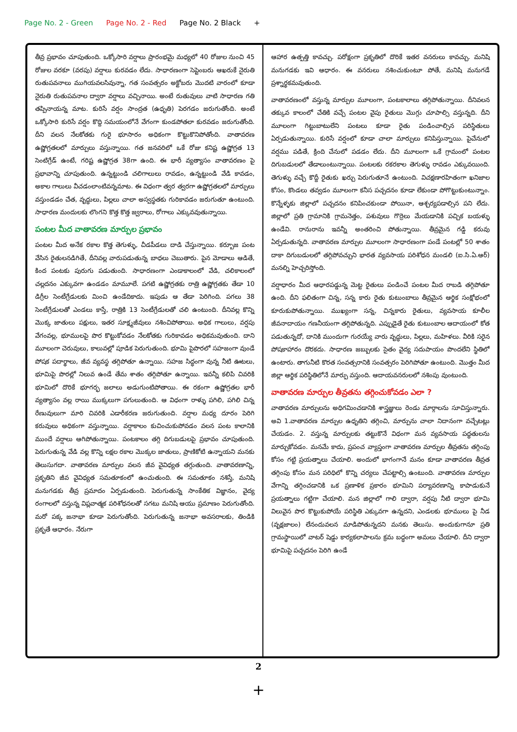Page No. 2 - Green Page No. 2 - Red Page No. 2 Black +
తీవ్ర ప్రభావం చూపుతుంది. ఒక్కోసారి వర్షాలు ప్రారంభమై మధ్యలో 40 రోజుల నుంచి 45 రోజుల వరకూ (వరపు) వర్షాలు కురవడం లేదు. సాధారణంగా సెప్టెంబరు ఆఖరుకే నైరుతి రుతుపవనాలు ముగియవలసివున్నా, గత సంవత్సరం అక్టోబరు మొదటి వారంలో కూడా నైరుతి రుతుపవనాల ద్వారా వర్షాలు వచ్చినాయి. అంటే రుతువులు వాటి సాధారణ గతి తప్పినాయన్న మాట. కురిసే వర్షం సాంద్రత (ఉధృతి) పెరగడం జరుగుతోంది. అంటే ఒక్కోసారి కురిసే వర్షం కొద్ది సమయంలోనే వేగంగా కుండపోతలా కురవడం జరుగుతోంది. దీని వలన నేలకోతకు గురై భూసారం అధికంగా కొట్టుకొనిపోతోంది. వాతావరణ ఉష్ణోగ్రతలలో మార్పులు వస్తున్నాయి. గత జనవరిలో ఒకే రోజు కనిష్ట ఉష్ణోగ్రత 13 సెంటిగ్రేడ్ ఉంటే, గరిష్ట ఉష్ణోగ్రత 38గా ఉంది. ఈ భారీ వ్యత్యాసం వాతావరణం పై ప్రభావాన్ని చూపుతుంది. ఉన్నట్టుండి చలిగాలులు రావడం, ఉన్నట్టుండి వేడి కావడం, అకాల గాలులు వీచడంలాంటివన్నమాట. ఈ విధంగా త్వర త్వరగా ఉష్ణోగ్రతలలో మార్పులు వస్తుండడం చేత, వృద్ధులు, పిల్లలు చాలా అస్వస్థతకు గురికావడం జరుగుతూ ఉంటుంది. సాధారణ మందులకు లొంగని కొత్త కొత్త జ్వరాలు, రోగాలు ఎక్కువవుతున్నాయి.
పంటల మీద వాతావరణ మార్పుల ప్రభావం
పంటల మీద అనేక రకాల కొత్త తెగుళ్ళు, చీడపీడలు దాడి చేస్తున్నాయి. కర్బూజ పంట వేసిన రైతులనడిగితే, దీనివల్ల వారుపడుతున్న బాధలు చెబుతారు. పైన మోడాలు ఆడితే, కింద పంటకు పురుగు పడుతుంది. సాధారణంగా ఎండాకాలంలో వేడి, చలికాలంలో చల్లదనం ఎక్కువగా ఉండడం మామూలే. పగటి ఉష్ణోగ్రతకు రాత్రి ఉష్ణోగ్రతకు తేడా 10 డిగ్రీల సెంటీగ్రేడులకు మించి ఉండేదికాదు. ఇపుడు ఆ తేడా పెరిగింది. పగలు 38 సెంటీగ్రేడులతో ఎండలు కాస్తే, రాత్రికి 13 సెంటీగ్రేడులతో చలి ఉంటుంది. దీనివల్ల కొన్ని మొక్క జాతులు పక్షులు, ఇతర సూక్ష్మజీవులు నశించిపోతాయి. అధిక గాలులు, వర్షపు వేగంవల్ల, భూములపై పొర కొట్టుకోవడం నేలకోతకు గురికావడం అధికమవుతుంది. దాని మూలంగా చెరువులు, కాలువల్లో పూడిక పెరుగుతుంది. భూమి పైపొరలో సహజంగా వుండే పోషక పదార్థాలు, జీవ వ్యవస్థ తగ్గిపోతూ ఉన్నాయి. సహజ సిద్ధంగా వున్న నీటి ఊటలు, భూమిపై పొరల్లో నిలువ ఉండే తేమ శాతం తగ్గిపోతూ ఉన్నాయి. ఇవన్నీ కలిపి చివరికి భూమిలో దొరికే భూగర్భ జలాలు అడుగుంటిపోతాయి. ఈ రకంగా ఉష్ణోగ్రతల భారీ వ్యత్యాసం వల్ల రాయి ముక్కలుగా పగులుతుంది. ఆ విధంగా రాళ్ళు పగిలి, పగిలి చిన్న రేణువులుగా మారి చివరికి ఎడారీకరణ జరుగుతుంది. వర్షాల మధ్య దూరం పెరిగి కరువులు అధికంగా వస్తున్నాయి. వర్షాకాలం కుచించుకుపోవడం వలన పంట కాలానికి ముందే వర్షాలు ఆగిపోతున్నాయి. పంటకాలం తగ్గి దిగుబడులపై ప్రభావం చూపుతుంది. పెరుగుతున్న వేడి వల్ల కొన్ని లక్షల రకాల మొక్కల జాతులు, ప్రాణికోటి ఉన్నాయని మనకు తెలుసుగదా. వాతావరణ మార్పుల వలన జీవ వైవిధ్యత తగ్గుతుంది. వాతావరణాన్ని, ప్రకృతిని జీవ వైవిధ్యత సమతూకంలో ఉంచుతుంది. ఈ సమతూకం నశిస్తే, మనిషి మనుగడకు తీవ్ర ప్రమాదం ఏర్పడుతుంది. పెరుగుతున్న సాంకేతిక విజ్ఞానం, వైద్య రంగాలలో వస్తున్న విప్లవాత్మక పరిశోధనలతో సగటు మనిషి ఆయు ప్రమాణం పెరుగుతోంది. మరో పక్క జనాభా కూడా పెరుగుతోంది. పెరుగుతున్న జనాభా అవసరాలకు, తిండికి ప్రకృతే ఆధారం. నేరుగా
ఆహార ఉత్పత్తి కావచ్చు. పరోక్షంగా ప్రకృతిలో దొరికే ఇతర వనరులు కావచ్చు. మనిషి మనుగడకు ఇవి ఆధారం. ఈ వనరులు నశించుకుంటూ పోతే, మనిషి మనుగడే ప్రశ్నార్థకమవుతుంది.
వాతావరణంలో వస్తున్న మార్పుల మూలంగా, పంటకాలాలు తగ్గిపోతున్నాయి. దీనివలన తక్కువ కాలంలో చేతికి వచ్చే పంటల వైపు రైతులు మొగ్గు చూపాల్సి వస్తున్నది. దీని మూలంగా గిట్టుబాటులేని పంటలు కూడా రైతు పండించాల్సిన పరిస్థితులు ఏర్పడుతున్నాయి. కురిసే వర్షంలో కూడా చాలా మార్పులు కనిపిస్తున్నాయి. పైచేనులో వర్షము పడితే, క్రింది చేనులో పడడం లేదు. దీని మూలంగా ఒకే గ్రామంలో పంటల దిగుబడులలో తేడాలుంటున్నాయి. పంటలకు రకరకాల తెగుళ్ళు రావడం ఎక్కువయింది. తెగుళ్ళు వచ్చే కొద్దీ రైతుకు ఖర్చు పెరుగుతూనే ఉంటుంది. విచక్షణారహితంగా ఖనిజాల కోసం, కొండలు తవ్వడం మూలంగా కనీస పచ్చదనం కూడా లేకుండా పోగొట్టుకుంటున్నాం. కొన్నేళ్ళకు జిల్లాలో పచ్చదనం కనిపించకుండా పోయినా, ఆశ్చర్యపడాల్సిన పని లేదు. జిల్లాలో ప్రతి గ్రామానికి గ్రామనెత్తం, పశువులు గొర్రెలు మేయడానికి పచ్చిక బయళ్ళు ఉండేవి. రానురాను ఇవన్నీ అంతరించి పోతున్నాయి. తీవ్రమైన గడ్డి కరువు ఏర్పడుతున్నది. వాతావరణ మార్పుల మూలంగా సాధారణంగా పండే పంటల్లో 50 శాతం దాకా దిగుబడులలో తగ్గిపోవచ్చుని భారత వ్యవసాయ పరిశోధన మండలి (ఐ.సి.ఏ.ఆర్) మనల్ని హెచ్చరిస్తోంది.
వర్షాధారం మీద ఆధారపడ్డున్న మెట్ట రైతులు పండించే పంటల మీద రాబడి తగ్గిపోతూ ఉంది. దీని ఫలితంగా చిన్న, సన్న కారు రైతు కుటుంబాలు తీవ్రమైన ఆర్థిక సంక్షోభంలో కూరుకుపోతున్నాయి. ముఖ్యంగా సన్న, చిన్నకారు రైతులు, వ్యవసాయ కూలీల జీవనాదాయం గణనీయంగా తగ్గిపోతున్నది. ఎప్పుడైతే రైతు కుటుంబాల ఆదాయంలో కోత పడుతున్నదో, దానికి ముందుగా గురయ్యే వారు వృద్ధులు, పిల్లలు, మహిళలు. వీరికి సరైన పోషకాహారం దొరకదు. సాధారణ జబ్బులకు సైతం వైద్య సదుపాయం పొందలేని స్థితిలో ఉంటారు. తాగునీటి కొరత సంవత్సరానికి సంవత్సరం పెరిగిపోతూ ఉంటుంది. మొత్తం మీద జిల్లా ఆర్థిక పరిస్థితిలోనే మార్పు వస్తుంది. ఆదాయవనరులలో నశింపు వుంటుంది.
వాతావరణ మార్పుల తీవ్రతను తగ్గించుకోవడం ఎలా ?
వాతావరణ మార్పులను అధిగమించడానికి శాస్త్రజ్ఞులు రెండు మార్గాలను సూచిస్తున్నారు. అవి 1.వాతావరణ మార్పుల ఉధృతిని తగ్గించి, మార్పును చాలా నిదానంగా వచ్చేటట్లు చేయడం. 2. వస్తున్న మార్పులకు తట్టుకొనే విధంగా మన వ్యవసాయ పద్ధతులను మార్చుకోవడం. మనమే కాదు, ప్రపంచ వ్యాప్తంగా వాతావరణ మార్పుల తీవ్రతను తగ్గింపు కోసం గట్టి ప్రయత్నాలు చేయాలి. అందులో భాగంగానే మనం కూడా వాతావరణ తీవ్రత తగ్గింపు కోసం మన పరిధిలో కొన్ని చర్యలు చేపట్టాల్సి ఉంటుంది. వాతావరణ మార్పుల వేగాన్ని తగ్గించడానికి ఒక ప్రణాళిక ప్రకారం భూమిని పర్యావరణాన్ని కాపాడుకునే ప్రయత్నాలు గట్టిగా చేయాలి. మన జిల్లాలో గాలి ద్వారా, వర్షపు నీటి ద్వారా భూమి విలువైన పొర కొట్టుకుపోయే పరిస్థితి ఎక్కువగా ఉన్నదని, ఎండలకు భూములు పై నీడ (వృక్షజాలం) లేనందువలన మాడిపోతున్నదని మనకు తెలుసు. అందుకుగానూ ప్రతి గ్రామస్థాయిలో వాటర్ షెడ్డు కార్యకలాపాలను క్రమ బద్ధంగా అమలు చేయాలి. దీని ద్వారా భూమిపై పచ్చదనం పెరిగి ఉండే
2
+